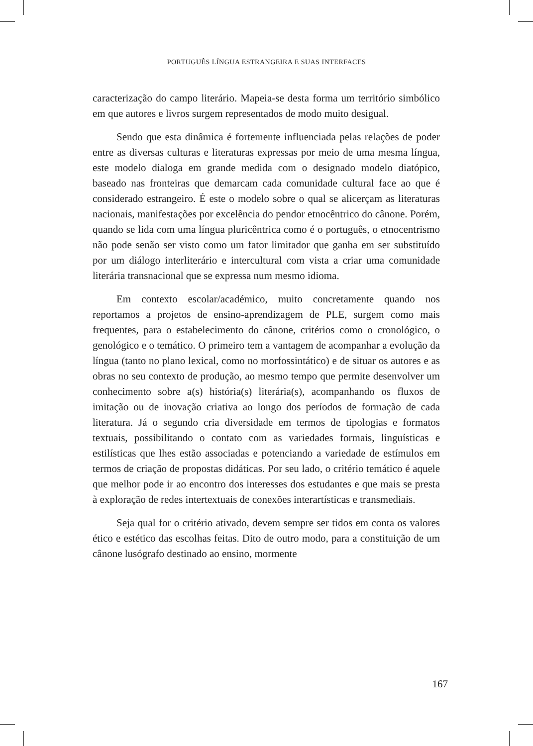PORTUGUÊS LÍNGUA ESTRANGEIRA E SUAS INTERFACES
caracterização do campo literário. Mapeia-se desta forma um território simbólico em que autores e livros surgem representados de modo muito desigual.
Sendo que esta dinâmica é fortemente influenciada pelas relações de poder entre as diversas culturas e literaturas expressas por meio de uma mesma língua, este modelo dialoga em grande medida com o designado modelo diatópico, baseado nas fronteiras que demarcam cada comunidade cultural face ao que é considerado estrangeiro. É este o modelo sobre o qual se alicerçam as literaturas nacionais, manifestações por excelência do pendor etnocêntrico do cânone. Porém, quando se lida com uma língua pluricêntrica como é o português, o etnocentrismo não pode senão ser visto como um fator limitador que ganha em ser substituído por um diálogo interliterário e intercultural com vista a criar uma comunidade literária transnacional que se expressa num mesmo idioma.
Em contexto escolar/académico, muito concretamente quando nos reportamos a projetos de ensino-aprendizagem de PLE, surgem como mais frequentes, para o estabelecimento do cânone, critérios como o cronológico, o genológico e o temático. O primeiro tem a vantagem de acompanhar a evolução da língua (tanto no plano lexical, como no morfossintático) e de situar os autores e as obras no seu contexto de produção, ao mesmo tempo que permite desenvolver um conhecimento sobre a(s) história(s) literária(s), acompanhando os fluxos de imitação ou de inovação criativa ao longo dos períodos de formação de cada literatura. Já o segundo cria diversidade em termos de tipologias e formatos textuais, possibilitando o contato com as variedades formais, linguísticas e estilísticas que lhes estão associadas e potenciando a variedade de estímulos em termos de criação de propostas didáticas. Por seu lado, o critério temático é aquele que melhor pode ir ao encontro dos interesses dos estudantes e que mais se presta à exploração de redes intertextuais de conexões interartísticas e transmediais.
Seja qual for o critério ativado, devem sempre ser tidos em conta os valores ético e estético das escolhas feitas. Dito de outro modo, para a constituição de um cânone lusógrafo destinado ao ensino, mormente
167